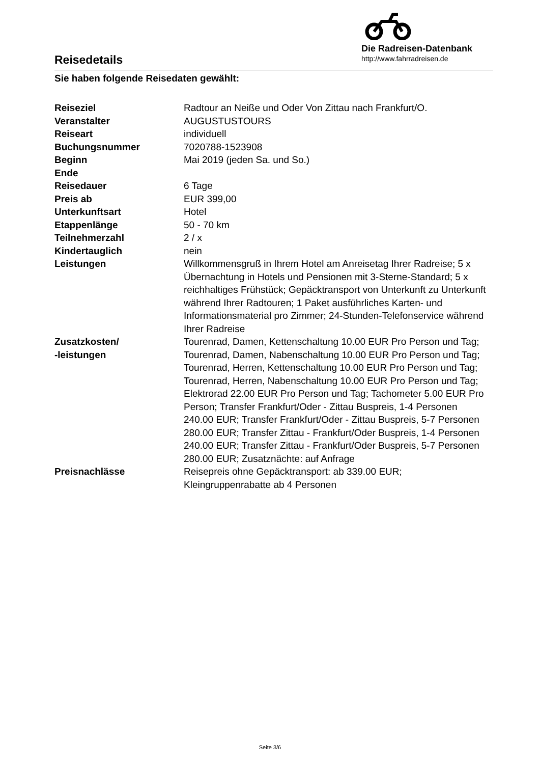Reisedetails
Die Radreisen-Datenbank
http://www.fahrradreisen.de
Sie haben folgende Reisedaten gewählt:
| Reiseziel | Radtour an Neiße und Oder Von Zittau nach Frankfurt/O. |
| Veranstalter | AUGUSTUSTOURS |
| Reiseart | individuell |
| Buchungsnummer | 7020788-1523908 |
| Beginn | Mai 2019 (jeden Sa. und So.) |
| Ende | |
| Reisedauer | 6 Tage |
| Preis ab | EUR 399,00 |
| Unterkunftsart | Hotel |
| Etappenlänge | 50 - 70 km |
| Teilnehmerzahl | 2 / x |
| Kindertauglich | nein |
| Leistungen | Willkommensgruß in Ihrem Hotel am Anreisetag Ihrer Radreise; 5 x Übernachtung in Hotels und Pensionen mit 3-Sterne-Standard; 5 x reichhaltiges Frühstück; Gepäcktransport von Unterkunft zu Unterkunft während Ihrer Radtouren; 1 Paket ausführliches Karten- und Informationsmaterial pro Zimmer; 24-Stunden-Telefonservice während Ihrer Radreise |
| Zusatzkosten/ -leistungen | Tourenrad, Damen, Kettenschaltung 10.00 EUR Pro Person und Tag; Tourenrad, Damen, Nabenschaltung 10.00 EUR Pro Person und Tag; Tourenrad, Herren, Kettenschaltung 10.00 EUR Pro Person und Tag; Tourenrad, Herren, Nabenschaltung 10.00 EUR Pro Person und Tag; Elektrorad 22.00 EUR Pro Person und Tag; Tachometer 5.00 EUR Pro Person; Transfer Frankfurt/Oder - Zittau Buspreis, 1-4 Personen 240.00 EUR; Transfer Frankfurt/Oder - Zittau Buspreis, 5-7 Personen 280.00 EUR; Transfer Zittau - Frankfurt/Oder Buspreis, 1-4 Personen 240.00 EUR; Transfer Zittau - Frankfurt/Oder Buspreis, 5-7 Personen 280.00 EUR; Zusatznächte: auf Anfrage |
| Preisnachlässe | Reisepreis ohne Gepäcktransport: ab 339.00 EUR; Kleingruppenrabatte ab 4 Personen |
Seite 3/6